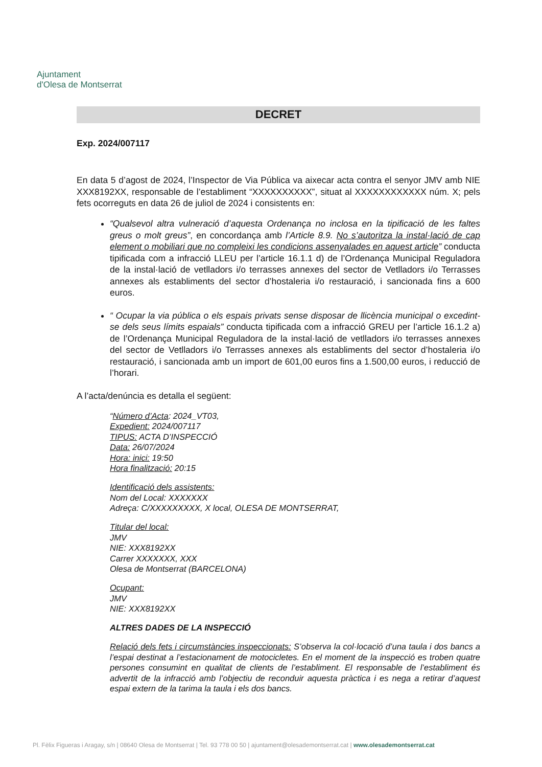Ajuntament
d'Olesa de Montserrat
DECRET
Exp. 2024/007117
En data 5 d’agost de 2024, l’Inspector de Via Pública va aixecar acta contra el senyor JMV amb NIE XXX8192XX, responsable de l’establiment “XXXXXXXXXX”, situat al XXXXXXXXXXXX núm. X; pels fets ocorreguts en data 26 de juliol de 2024 i consistents en:
“Qualsevol altra vulneració d’aquesta Ordenança no inclosa en la tipificació de les faltes greus o molt greus”, en concordança amb l’Article 8.9. No s’autoritza la instal·lació de cap element o mobiliari que no compleixi les condicions assenyalades en aquest article” conducta tipificada com a infracció LLEU per l’article 16.1.1 d) de l’Ordenança Municipal Reguladora de la instal·lació de vetlladors i/o terrasses annexes del sector de Vetlladors i/o Terrasses annexes als establiments del sector d’hostaleria i/o restauració, i sancionada fins a 600 euros.
“ Ocupar la via pública o els espais privats sense disposar de llicència municipal o excedint-se dels seus límits espaials” conducta tipificada com a infracció GREU per l’article 16.1.2 a) de l’Ordenança Municipal Reguladora de la instal·lació de vetlladors i/o terrasses annexes del sector de Vetlladors i/o Terrasses annexes als establiments del sector d’hostaleria i/o restauració, i sancionada amb un import de 601,00 euros fins a 1.500,00 euros, i reducció de l’horari.
A l’acta/denúncia es detalla el següent:
“Número d’Acta: 2024_VT03,
Expedient: 2024/007117
TIPUS: ACTA D’INSPECCIÓ
Data: 26/07/2024
Hora: inici: 19:50
Hora finalització: 20:15
Identificació dels assistents:
Nom del Local: XXXXXXX
Adreça: C/XXXXXXXXX, X local, OLESA DE MONTSERRAT,
Titular del local:
JMV
NIE: XXX8192XX
Carrer XXXXXXX, XXX
Olesa de Montserrat (BARCELONA)
Ocupant:
JMV
NIE: XXX8192XX
ALTRES DADES DE LA INSPECCIÓ
Relació dels fets i circumstàncies inspeccionats: S’observa la col·locació d’una taula i dos bancs a l’espai destinat a l’estacionament de motocicletes. En el moment de la inspecció es troben quatre persones consumint en qualitat de clients de l’establiment. El responsable de l’establiment és advertit de la infracció amb l’objectiu de reconduir aquesta pràctica i es nega a retirar d’aquest espai extern de la tarima la taula i els dos bancs.
Pl. Fèlix Figueras i Aragay, s/n | 08640 Olesa de Montserrat | Tel. 93 778 00 50 | ajuntament@olesademontserrat.cat | www.olesademontserrat.cat